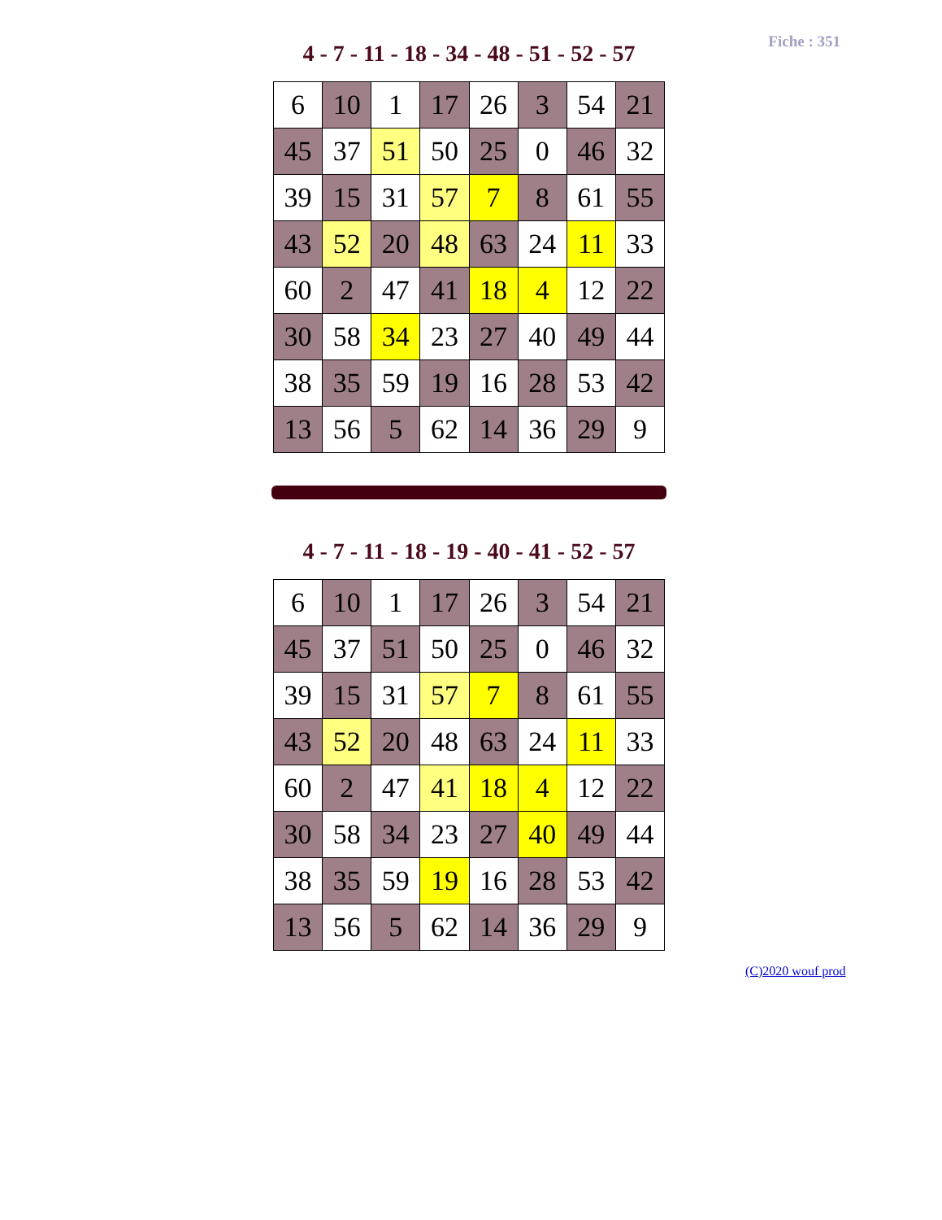Fiche : 351
4 - 7 - 11 - 18 - 34 - 48 - 51 - 52 - 57
| 6 | 10 | 1 | 17 | 26 | 3 | 54 | 21 |
| 45 | 37 | 51 | 50 | 25 | 0 | 46 | 32 |
| 39 | 15 | 31 | 57 | 7 | 8 | 61 | 55 |
| 43 | 52 | 20 | 48 | 63 | 24 | 11 | 33 |
| 60 | 2 | 47 | 41 | 18 | 4 | 12 | 22 |
| 30 | 58 | 34 | 23 | 27 | 40 | 49 | 44 |
| 38 | 35 | 59 | 19 | 16 | 28 | 53 | 42 |
| 13 | 56 | 5 | 62 | 14 | 36 | 29 | 9 |
4 - 7 - 11 - 18 - 19 - 40 - 41 - 52 - 57
| 6 | 10 | 1 | 17 | 26 | 3 | 54 | 21 |
| 45 | 37 | 51 | 50 | 25 | 0 | 46 | 32 |
| 39 | 15 | 31 | 57 | 7 | 8 | 61 | 55 |
| 43 | 52 | 20 | 48 | 63 | 24 | 11 | 33 |
| 60 | 2 | 47 | 41 | 18 | 4 | 12 | 22 |
| 30 | 58 | 34 | 23 | 27 | 40 | 49 | 44 |
| 38 | 35 | 59 | 19 | 16 | 28 | 53 | 42 |
| 13 | 56 | 5 | 62 | 14 | 36 | 29 | 9 |
(C)2020 wouf prod